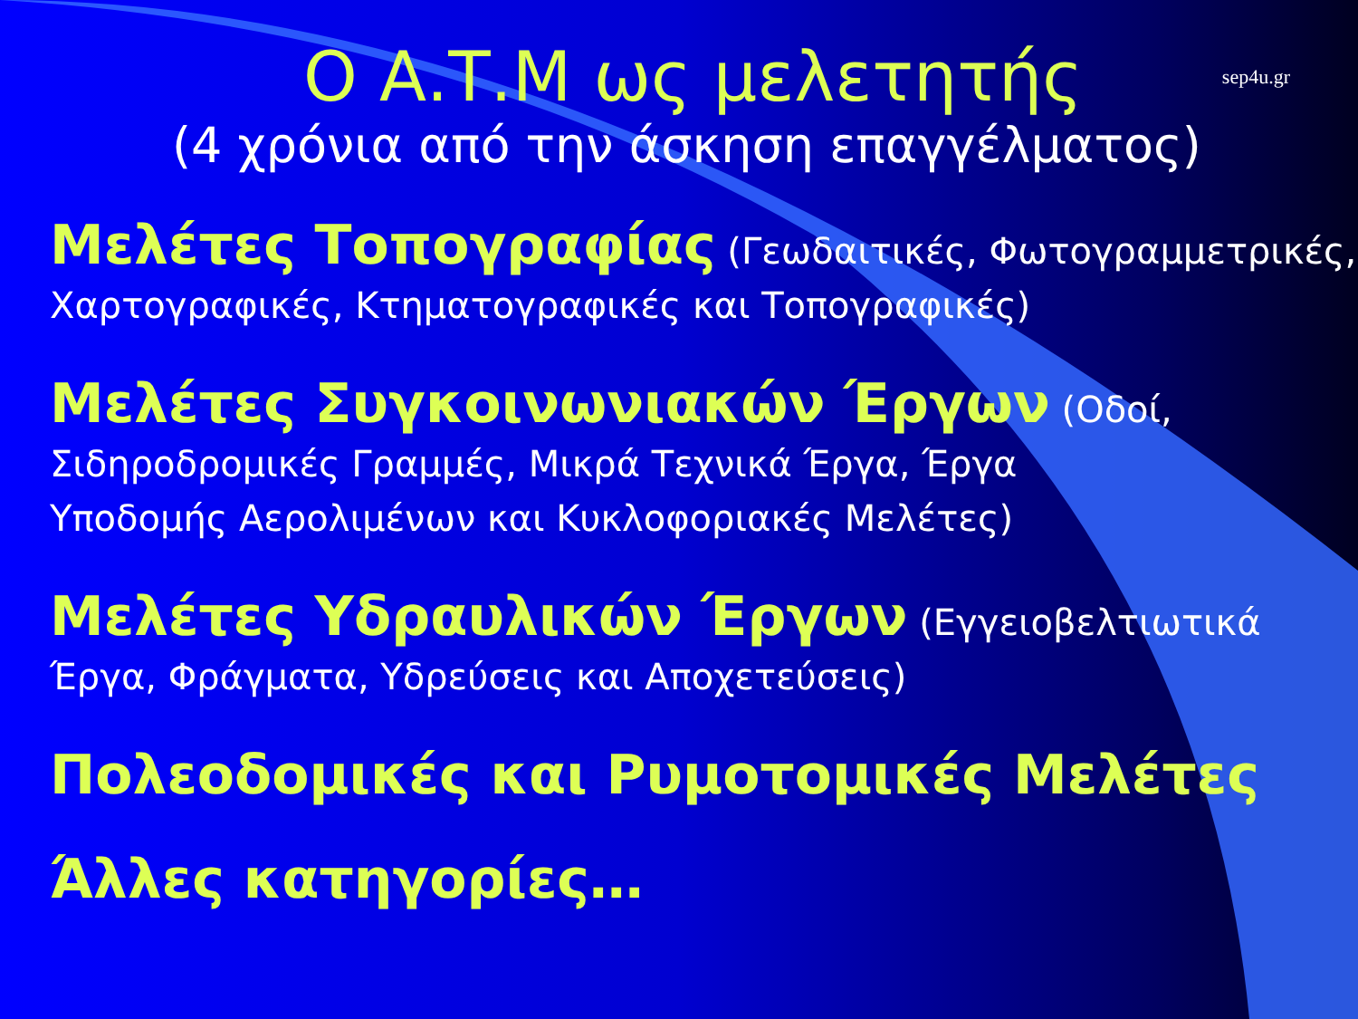sep4u.gr
Ο Α.Τ.Μ ως μελετητής
(4 χρόνια από την άσκηση επαγγέλματος)
Μελέτες Τοπογραφίας (Γεωδαιτικές, Φωτογραμμετρικές, Χαρτογραφικές, Κτηματογραφικές και Τοπογραφικές)
Μελέτες Συγκοινωνιακών Έργων (Οδοί,
Σιδηροδρομικές Γραμμές, Μικρά Τεχνικά Έργα, Έργα
Υποδομής Αερολιμένων και Κυκλοφοριακές Μελέτες)
Μελέτες Υδραυλικών Έργων (Εγγειοβελτιωτικά
Έργα, Φράγματα, Υδρεύσεις και Αποχετεύσεις)
Πολεοδομικές και Ρυμοτομικές Μελέτες
Άλλες κατηγορίες…